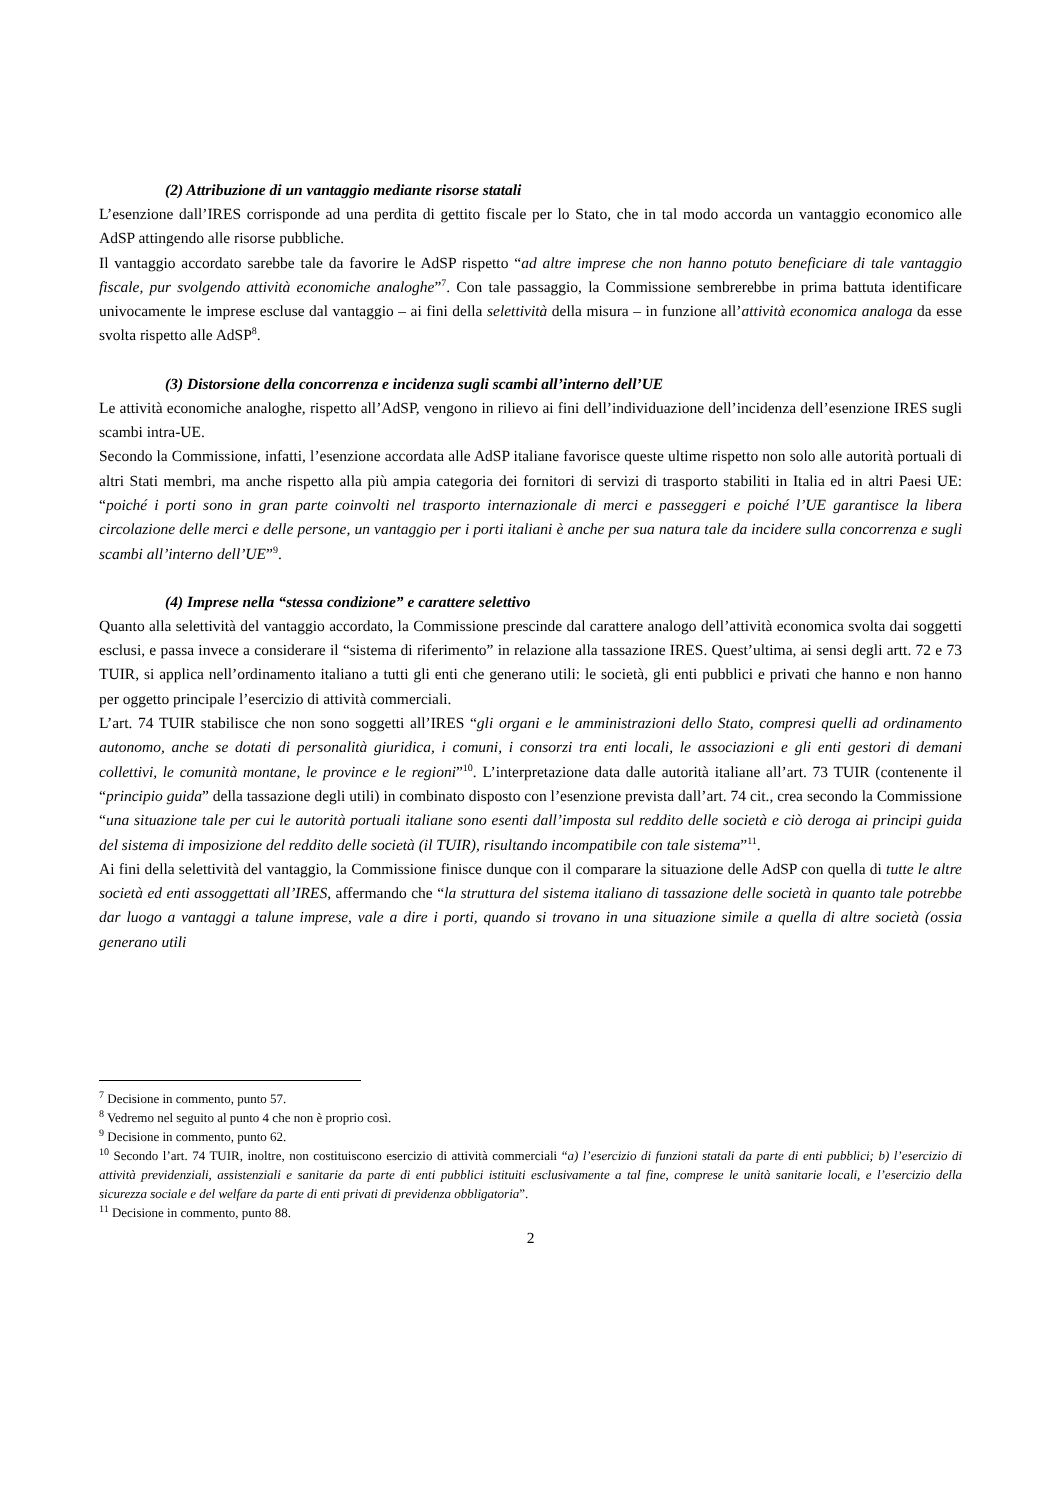(2) Attribuzione di un vantaggio mediante risorse statali
L’esenzione dall’IRES corrisponde ad una perdita di gettito fiscale per lo Stato, che in tal modo accorda un vantaggio economico alle AdSP attingendo alle risorse pubbliche.
Il vantaggio accordato sarebbe tale da favorire le AdSP rispetto “ad altre imprese che non hanno potuto beneficiare di tale vantaggio fiscale, pur svolgendo attività economiche analoghe”<sup>7</sup>. Con tale passaggio, la Commissione sembrerebbe in prima battuta identificare univocamente le imprese escluse dal vantaggio – ai fini della selettività della misura – in funzione all’attività economica analoga da esse svolta rispetto alle AdSP<sup>8</sup>.
(3) Distorsione della concorrenza e incidenza sugli scambi all’interno dell’UE
Le attività economiche analoghe, rispetto all’AdSP, vengono in rilievo ai fini dell’individuazione dell’incidenza dell’esenzione IRES sugli scambi intra-UE.
Secondo la Commissione, infatti, l’esenzione accordata alle AdSP italiane favorisce queste ultime rispetto non solo alle autorità portuali di altri Stati membri, ma anche rispetto alla più ampia categoria dei fornitori di servizi di trasporto stabiliti in Italia ed in altri Paesi UE: “poiché i porti sono in gran parte coinvolti nel trasporto internazionale di merci e passeggeri e poiché l’UE garantisce la libera circolazione delle merci e delle persone, un vantaggio per i porti italiani è anche per sua natura tale da incidere sulla concorrenza e sugli scambi all’interno dell’UE”<sup>9</sup>.
(4) Imprese nella “stessa condizione” e carattere selettivo
Quanto alla selettività del vantaggio accordato, la Commissione prescinde dal carattere analogo dell’attività economica svolta dai soggetti esclusi, e passa invece a considerare il “sistema di riferimento” in relazione alla tassazione IRES. Quest’ultima, ai sensi degli artt. 72 e 73 TUIR, si applica nell’ordinamento italiano a tutti gli enti che generano utili: le società, gli enti pubblici e privati che hanno e non hanno per oggetto principale l’esercizio di attività commerciali.
L’art. 74 TUIR stabilisce che non sono soggetti all’IRES “gli organi e le amministrazioni dello Stato, compresi quelli ad ordinamento autonomo, anche se dotati di personalità giuridica, i comuni, i consorzi tra enti locali, le associazioni e gli enti gestori di demani collettivi, le comunità montane, le province e le regioni”<sup>10</sup>. L’interpretazione data dalle autorità italiane all’art. 73 TUIR (contenente il “principio guida” della tassazione degli utili) in combinato disposto con l’esenzione prevista dall’art. 74 cit., crea secondo la Commissione “una situazione tale per cui le autorità portuali italiane sono esenti dall’imposta sul reddito delle società e ciò deroga ai principi guida del sistema di imposizione del reddito delle società (il TUIR), risultando incompatibile con tale sistema”<sup>11</sup>.
Ai fini della selettività del vantaggio, la Commissione finisce dunque con il comparare la situazione delle AdSP con quella di tutte le altre società ed enti assoggettati all’IRES, affermando che “la struttura del sistema italiano di tassazione delle società in quanto tale potrebbe dar luogo a vantaggi a talune imprese, vale a dire i porti, quando si trovano in una situazione simile a quella di altre società (ossia generano utili
<sup>7</sup> Decisione in commento, punto 57.
<sup>8</sup> Vedremo nel seguito al punto 4 che non è proprio così.
<sup>9</sup> Decisione in commento, punto 62.
<sup>10</sup> Secondo l’art. 74 TUIR, inoltre, non costituiscono esercizio di attività commerciali “a) l’esercizio di funzioni statali da parte di enti pubblici; b) l’esercizio di attività previdenziali, assistenziali e sanitarie da parte di enti pubblici istituiti esclusivamente a tal fine, comprese le unità sanitarie locali, e l’esercizio della sicurezza sociale e del welfare da parte di enti privati di previdenza obbligatoria”.
<sup>11</sup> Decisione in commento, punto 88.
2